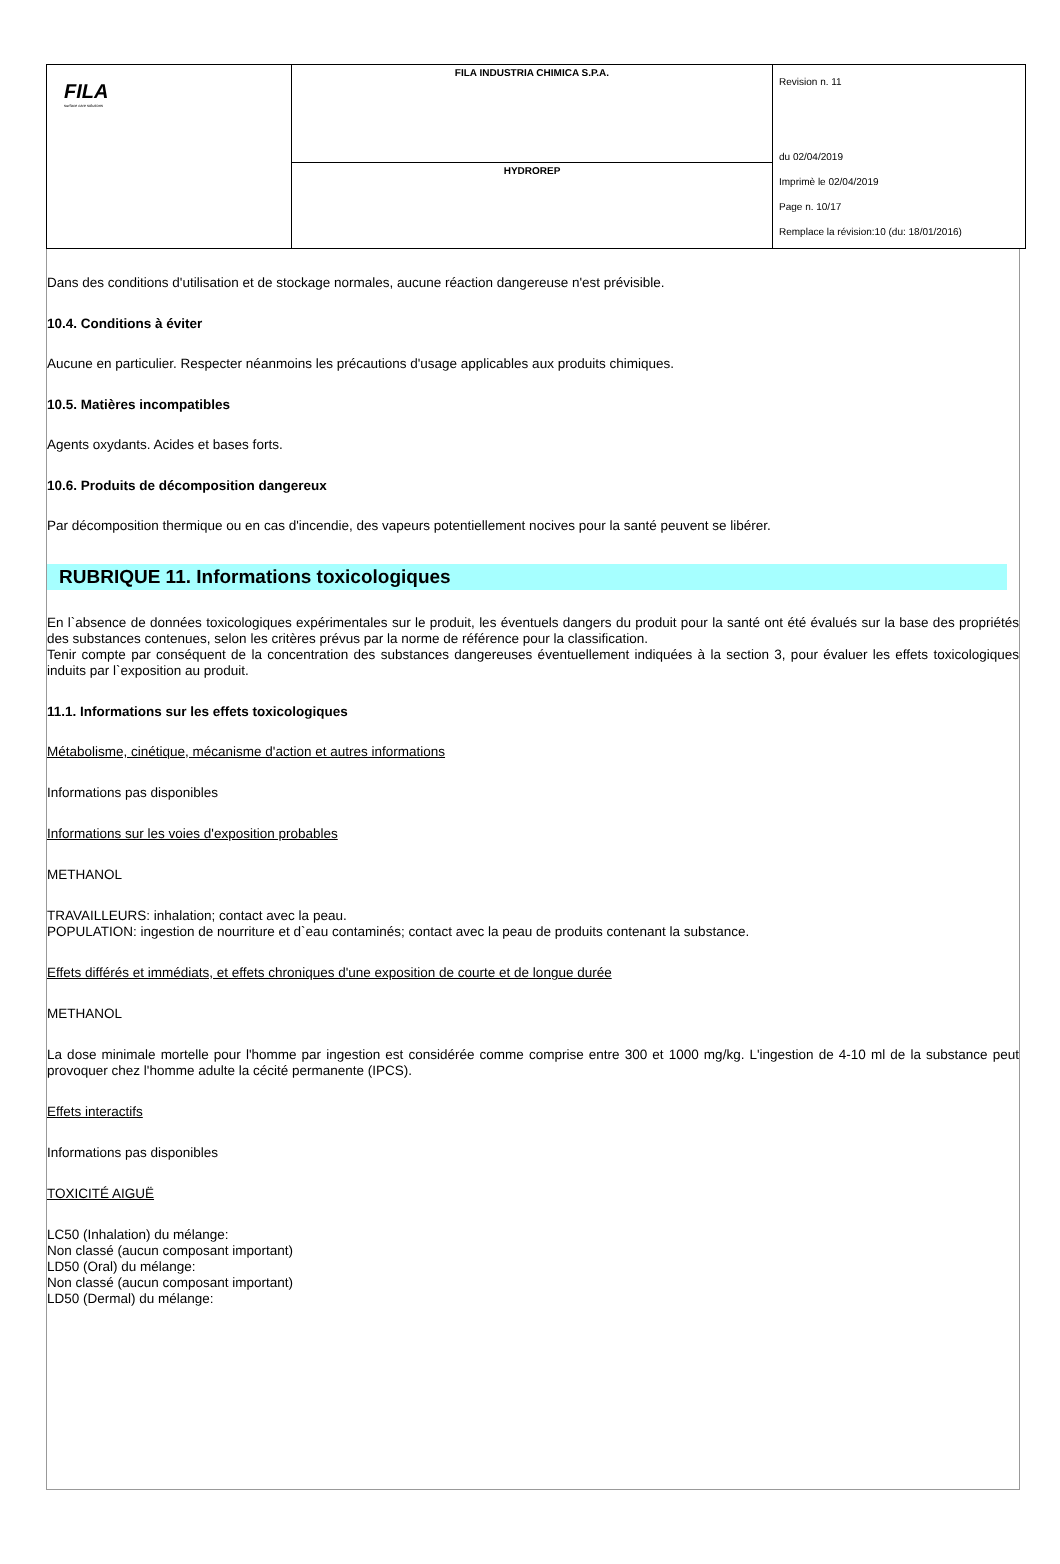| FILA surface care solutions | FILA INDUSTRIA CHIMICA S.P.A. | Revision n. 11 du 02/04/2019 Imprimè le 02/04/2019 Page n. 10/17 Remplace la révision:10 (du: 18/01/2016) |
| | HYDROREP | |
Dans des conditions d'utilisation et de stockage normales, aucune réaction dangereuse n'est prévisible.
10.4. Conditions à éviter
Aucune en particulier. Respecter néanmoins les précautions d'usage applicables aux produits chimiques.
10.5. Matières incompatibles
Agents oxydants. Acides et bases forts.
10.6. Produits de décomposition dangereux
Par décomposition thermique ou en cas d'incendie, des vapeurs potentiellement nocives pour la santé peuvent se libérer.
RUBRIQUE 11. Informations toxicologiques
En l`absence de données toxicologiques expérimentales sur le produit, les éventuels dangers du produit pour la santé ont été évalués sur la base des propriétés des substances contenues, selon les critères prévus par la norme de référence pour la classification.
Tenir compte par conséquent de la concentration des substances dangereuses éventuellement indiquées à la section 3, pour évaluer les effets toxicologiques induits par l`exposition au produit.
11.1. Informations sur les effets toxicologiques
Métabolisme, cinétique, mécanisme d'action et autres informations
Informations pas disponibles
Informations sur les voies d'exposition probables
METHANOL
TRAVAILLEURS: inhalation; contact avec la peau.
POPULATION: ingestion de nourriture et d`eau contaminés; contact avec la peau de produits contenant la substance.
Effets différés et immédiats, et effets chroniques d'une exposition de courte et de longue durée
METHANOL
La dose minimale mortelle pour l'homme par ingestion est considérée comme comprise entre 300 et 1000 mg/kg. L'ingestion de 4-10 ml de la substance peut provoquer chez l'homme adulte la cécité permanente (IPCS).
Effets interactifs
Informations pas disponibles
TOXICITÉ AIGUË
LC50 (Inhalation) du mélange:
Non classé (aucun composant important)
LD50 (Oral) du mélange:
Non classé (aucun composant important)
LD50 (Dermal) du mélange: